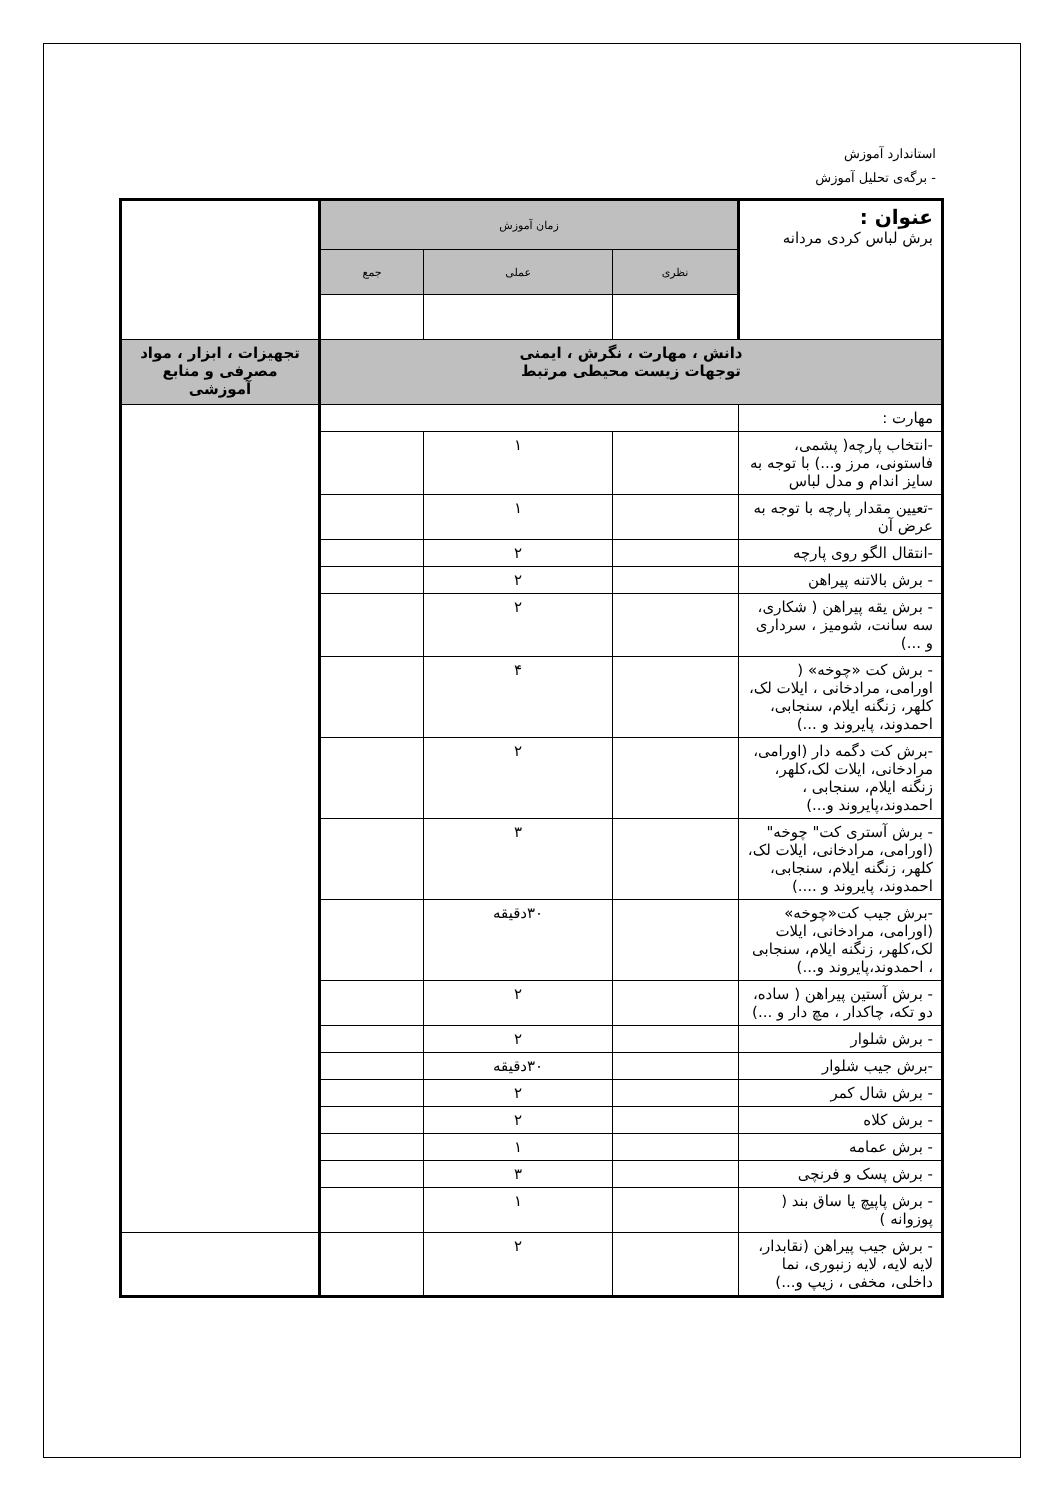استاندارد آموزش
- برگه‌ی تحلیل آموزش
| عنوان : برش لباس کردی مردانه | زمان آموزش | | | |
| | نظری | عملی | جمع | |
| دانش ، مهارت ، نگرش ، ایمنی توجهات زیست محیطی مرتبط | | | | تجهیزات ، ابزار ، مواد مصرفی و منابع آموزشی |
| مهارت : | | | | |
| -انتخاب پارچه( پشمی، فاستونی، مرز و...) با توجه به سایز اندام و مدل لباس | | ۱ | | |
| -تعیین مقدار پارچه با توجه به عرض آن | | ۱ | | |
| -انتقال الگو روی پارچه | | ۲ | | |
| - برش بالاتنه پیراهن | | ۲ | | |
| - برش یقه پیراهن ( شکاری، سه سانت، شومیز ، سرداری و ...) | | ۲ | | |
| - برش کت «چوخه» ( اورامی، مرادخانی ، ایلات لک، کلهر، زنگنه ایلام، سنجابی، احمدوند، پایروند و ...) | | ۴ | | |
| -برش کت دگمه دار (اورامی، مرادخانی، ایلات لک،کلهر، زنگنه ایلام، سنجابی ، احمدوند،پایروند و...) | | ۲ | | |
| - برش آستری کت" چوخه" (اورامی، مرادخانی، ایلات لک، کلهر، زنگنه ایلام، سنجابی، احمدوند، پایروند و ....) | | ۳ | | |
| -برش جیب کت«چوخه» (اورامی، مرادخانی، ایلات لک،کلهر، زنگنه ایلام، سنجابی ، احمدوند،پایروند و...) | | ۳۰دقیقه | | |
| - برش آستین پیراهن ( ساده، دو تکه، چاکدار ، مچ دار و ...) | | ۲ | | |
| - برش شلوار | | ۲ | | |
| -برش جیب شلوار | | ۳۰دقیقه | | |
| - برش شال کمر | | ۲ | | |
| - برش کلاه | | ۲ | | |
| - برش عمامه | | ۱ | | |
| - برش پسک و فرنچی | | ۳ | | |
| - برش پاپیچ یا ساق بند ( پوزوانه ) | | ۱ | | |
| - برش جیب پیراهن (نقابدار، لایه لایه، لایه زنبوری، نما داخلی، مخفی ، زیپ و...) | | ۲ | | |